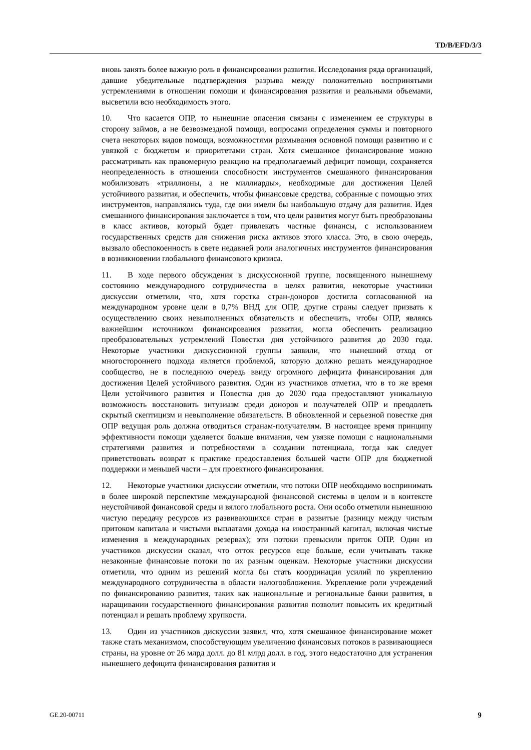TD/B/EFD/3/3
вновь занять более важную роль в финансировании развития. Исследования ряда организаций, давшие убедительные подтверждения разрыва между положительно воспринятыми устремлениями в отношении помощи и финансирования развития и реальными объемами, высветили всю необходимость этого.
10. Что касается ОПР, то нынешние опасения связаны с изменением ее структуры в сторону займов, а не безвозмездной помощи, вопросами определения суммы и повторного счета некоторых видов помощи, возможностями размывания основной помощи развитию и с увязкой с бюджетом и приоритетами стран. Хотя смешанное финансирование можно рассматривать как правомерную реакцию на предполагаемый дефицит помощи, сохраняется неопределенность в отношении способности инструментов смешанного финансирования мобилизовать «триллионы, а не миллиарды», необходимые для достижения Целей устойчивого развития, и обеспечить, чтобы финансовые средства, собранные с помощью этих инструментов, направлялись туда, где они имели бы наибольшую отдачу для развития. Идея смешанного финансирования заключается в том, что цели развития могут быть преобразованы в класс активов, который будет привлекать частные финансы, с использованием государственных средств для снижения риска активов этого класса. Это, в свою очередь, вызвало обеспокоенность в свете недавней роли аналогичных инструментов финансирования в возникновении глобального финансового кризиса.
11. В ходе первого обсуждения в дискуссионной группе, посвященного нынешнему состоянию международного сотрудничества в целях развития, некоторые участники дискуссии отметили, что, хотя горстка стран-доноров достигла согласованной на международном уровне цели в 0,7% ВНД для ОПР, другие страны следует призвать к осуществлению своих невыполненных обязательств и обеспечить, чтобы ОПР, являясь важнейшим источником финансирования развития, могла обеспечить реализацию преобразовательных устремлений Повестки дня устойчивого развития до 2030 года. Некоторые участники дискуссионной группы заявили, что нынешний отход от многостороннего подхода является проблемой, которую должно решать международное сообщество, не в последнюю очередь ввиду огромного дефицита финансирования для достижения Целей устойчивого развития. Один из участников отметил, что в то же время Цели устойчивого развития и Повестка дня до 2030 года предоставляют уникальную возможность восстановить энтузиазм среди доноров и получателей ОПР и преодолеть скрытый скептицизм и невыполнение обязательств. В обновленной и серьезной повестке дня ОПР ведущая роль должна отводиться странам-получателям. В настоящее время принципу эффективности помощи уделяется больше внимания, чем увязке помощи с национальными стратегиями развития и потребностями в создании потенциала, тогда как следует приветствовать возврат к практике предоставления большей части ОПР для бюджетной поддержки и меньшей части – для проектного финансирования.
12. Некоторые участники дискуссии отметили, что потоки ОПР необходимо воспринимать в более широкой перспективе международной финансовой системы в целом и в контексте неустойчивой финансовой среды и вялого глобального роста. Они особо отметили нынешнюю чистую передачу ресурсов из развивающихся стран в развитые (разницу между чистым притоком капитала и чистыми выплатами дохода на иностранный капитал, включая чистые изменения в международных резервах); эти потоки превысили приток ОПР. Один из участников дискуссии сказал, что отток ресурсов еще больше, если учитывать также незаконные финансовые потоки по их разным оценкам. Некоторые участники дискуссии отметили, что одним из решений могла бы стать координация усилий по укреплению международного сотрудничества в области налогообложения. Укрепление роли учреждений по финансированию развития, таких как национальные и региональные банки развития, в наращивании государственного финансирования развития позволит повысить их кредитный потенциал и решать проблему хрупкости.
13. Один из участников дискуссии заявил, что, хотя смешанное финансирование может также стать механизмом, способствующим увеличению финансовых потоков в развивающиеся страны, на уровне от 26 млрд долл. до 81 млрд долл. в год, этого недостаточно для устранения нынешнего дефицита финансирования развития и
GE.20-00711 9